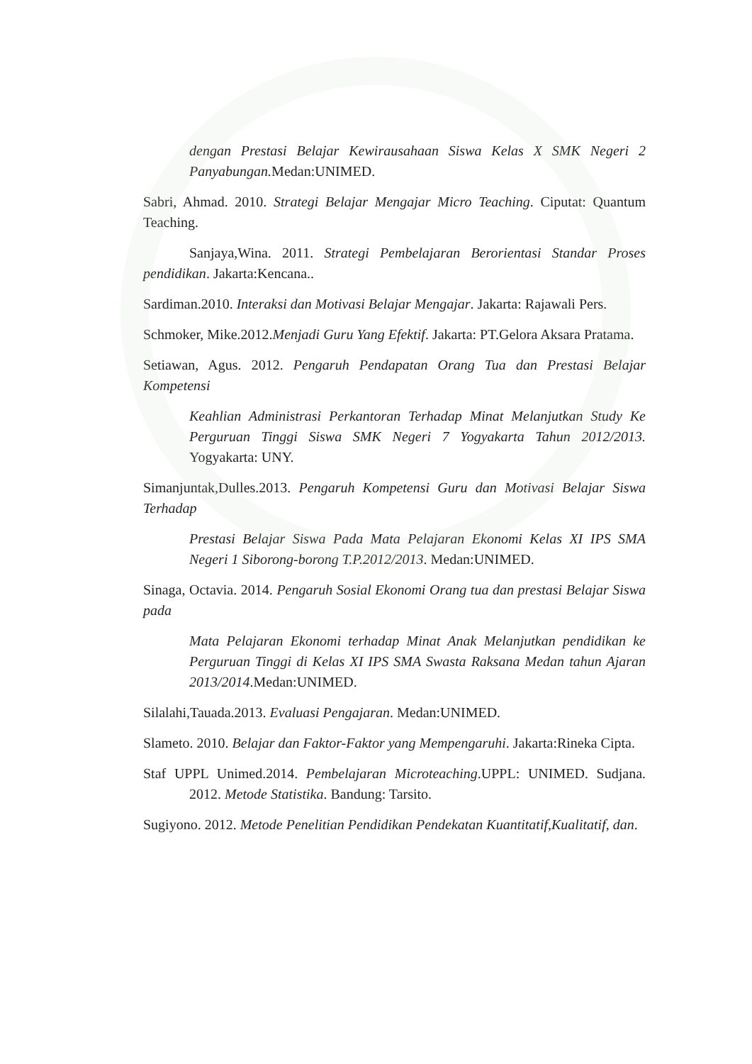dengan Prestasi Belajar Kewirausahaan Siswa Kelas X SMK Negeri 2 Panyabungan. Medan:UNIMED.
Sabri, Ahmad. 2010. Strategi Belajar Mengajar Micro Teaching. Ciputat: Quantum Teaching.
Sanjaya,Wina. 2011. Strategi Pembelajaran Berorientasi Standar Proses pendidikan. Jakarta:Kencana..
Sardiman.2010. Interaksi dan Motivasi Belajar Mengajar. Jakarta: Rajawali Pers.
Schmoker, Mike.2012.Menjadi Guru Yang Efektif. Jakarta: PT.Gelora Aksara Pratama.
Setiawan, Agus. 2012. Pengaruh Pendapatan Orang Tua dan Prestasi Belajar Kompetensi
Keahlian Administrasi Perkantoran Terhadap Minat Melanjutkan Study Ke Perguruan Tinggi Siswa SMK Negeri 7 Yogyakarta Tahun 2012/2013. Yogyakarta: UNY.
Simanjuntak,Dulles.2013. Pengaruh Kompetensi Guru dan Motivasi Belajar Siswa Terhadap
Prestasi Belajar Siswa Pada Mata Pelajaran Ekonomi Kelas XI IPS SMA Negeri 1 Siborong-borong T.P.2012/2013. Medan:UNIMED.
Sinaga, Octavia. 2014. Pengaruh Sosial Ekonomi Orang tua dan prestasi Belajar Siswa pada
Mata Pelajaran Ekonomi terhadap Minat Anak Melanjutkan pendidikan ke Perguruan Tinggi di Kelas XI IPS SMA Swasta Raksana Medan tahun Ajaran 2013/2014.Medan:UNIMED.
Silalahi,Tauada.2013. Evaluasi Pengajaran. Medan:UNIMED.
Slameto. 2010. Belajar dan Faktor-Faktor yang Mempengaruhi. Jakarta:Rineka Cipta.
Staf UPPL Unimed.2014. Pembelajaran Microteaching.UPPL: UNIMED. Sudjana. 2012. Metode Statistika. Bandung: Tarsito.
Sugiyono. 2012. Metode Penelitian Pendidikan Pendekatan Kuantitatif,Kualitatif, dan.